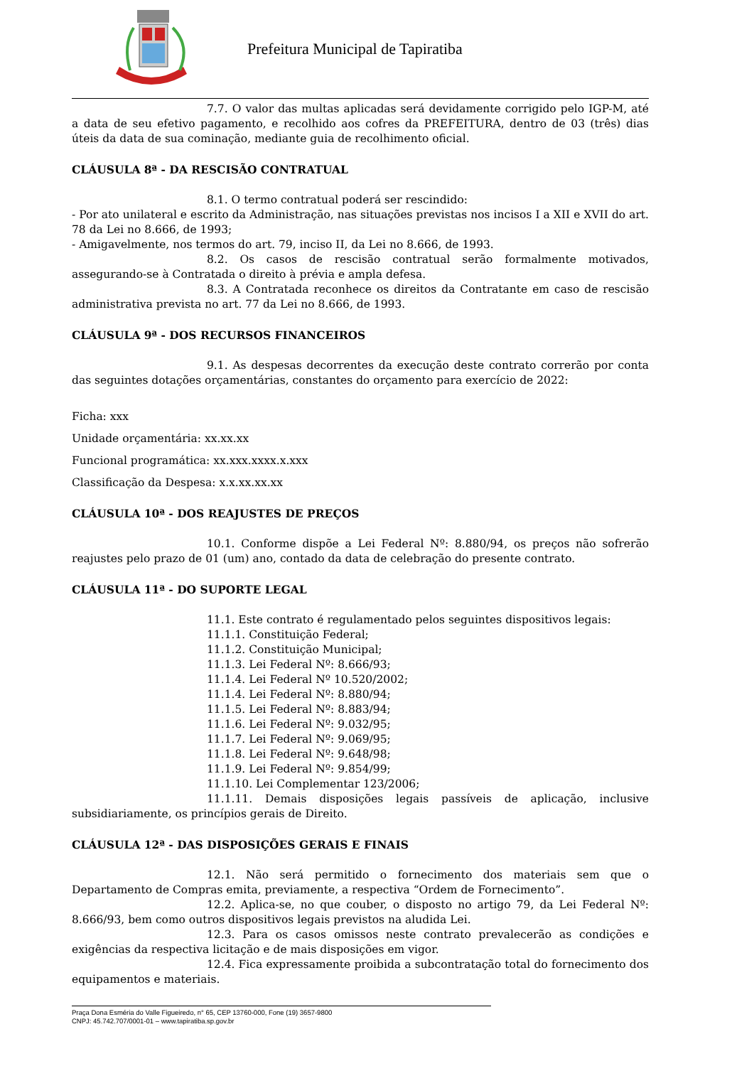Prefeitura Municipal de Tapiratiba
7.7. O valor das multas aplicadas será devidamente corrigido pelo IGP-M, até a data de seu efetivo pagamento, e recolhido aos cofres da PREFEITURA, dentro de 03 (três) dias úteis da data de sua cominação, mediante guia de recolhimento oficial.
CLÁUSULA 8ª - DA RESCISÃO CONTRATUAL
8.1. O termo contratual poderá ser rescindido:
- Por ato unilateral e escrito da Administração, nas situações previstas nos incisos I a XII e XVII do art. 78 da Lei no 8.666, de 1993;
- Amigavelmente, nos termos do art. 79, inciso II, da Lei no 8.666, de 1993.
8.2. Os casos de rescisão contratual serão formalmente motivados, assegurando-se à Contratada o direito à prévia e ampla defesa.
8.3. A Contratada reconhece os direitos da Contratante em caso de rescisão administrativa prevista no art. 77 da Lei no 8.666, de 1993.
CLÁUSULA 9ª - DOS RECURSOS FINANCEIROS
9.1. As despesas decorrentes da execução deste contrato correrão por conta das seguintes dotações orçamentárias, constantes do orçamento para exercício de 2022:
Ficha: xxx
Unidade orçamentária: xx.xx.xx
Funcional programática: xx.xxx.xxxx.x.xxx
Classificação da Despesa: x.x.xx.xx.xx
CLÁUSULA 10ª - DOS REAJUSTES DE PREÇOS
10.1. Conforme dispõe a Lei Federal Nº: 8.880/94, os preços não sofrerão reajustes pelo prazo de 01 (um) ano, contado da data de celebração do presente contrato.
CLÁUSULA 11ª - DO SUPORTE LEGAL
11.1. Este contrato é regulamentado pelos seguintes dispositivos legais:
11.1.1. Constituição Federal;
11.1.2. Constituição Municipal;
11.1.3. Lei Federal Nº: 8.666/93;
11.1.4. Lei Federal Nº 10.520/2002;
11.1.4. Lei Federal Nº: 8.880/94;
11.1.5. Lei Federal Nº: 8.883/94;
11.1.6. Lei Federal Nº: 9.032/95;
11.1.7. Lei Federal Nº: 9.069/95;
11.1.8. Lei Federal Nº: 9.648/98;
11.1.9. Lei Federal Nº: 9.854/99;
11.1.10. Lei Complementar 123/2006;
11.1.11. Demais disposições legais passíveis de aplicação, inclusive subsidiariamente, os princípios gerais de Direito.
CLÁUSULA 12ª - DAS DISPOSIÇÕES GERAIS E FINAIS
12.1. Não será permitido o fornecimento dos materiais sem que o Departamento de Compras emita, previamente, a respectiva “Ordem de Fornecimento”.
12.2. Aplica-se, no que couber, o disposto no artigo 79, da Lei Federal Nº: 8.666/93, bem como outros dispositivos legais previstos na aludida Lei.
12.3. Para os casos omissos neste contrato prevalecerão as condições e exigências da respectiva licitação e de mais disposições em vigor.
12.4. Fica expressamente proibida a subcontratação total do fornecimento dos equipamentos e materiais.
Praça Dona Esméria do Valle Figueiredo, n° 65, CEP 13760-000, Fone (19) 3657-9800
CNPJ: 45.742.707/0001-01 – www.tapiratiba.sp.gov.br